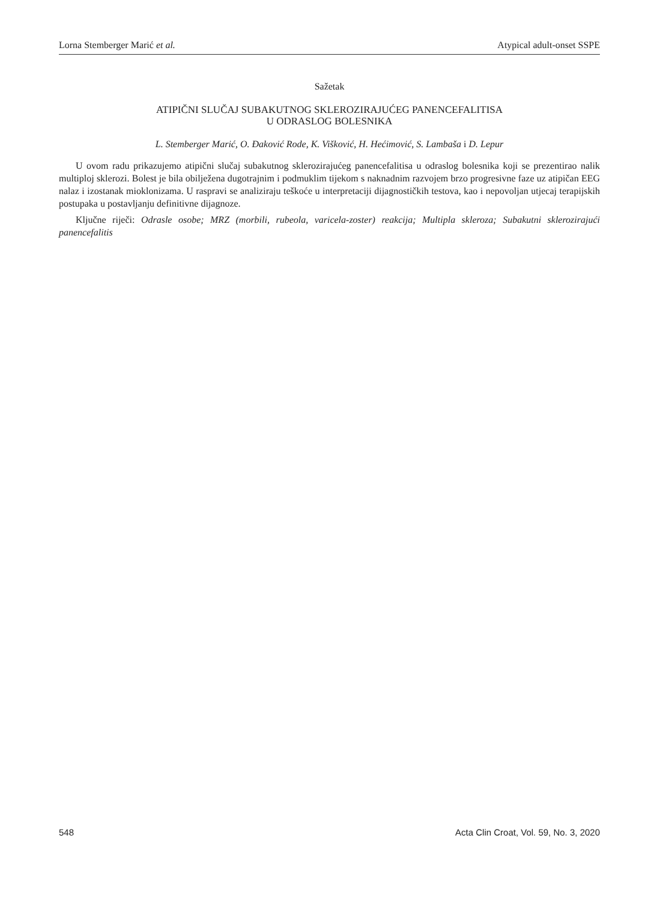Lorna Stemberger Marić et al. Atypical adult-onset SSPE
Sažetak
ATIPIČNI SLUČAJ SUBAKUTNOG SKLEROZIRAJUĆEG PANENCEFALITISA
U ODRASLOG BOLESNIKA
L. Stemberger Marić, O. Đaković Rode, K. Višković, H. Hećimović, S. Lambaša i D. Lepur
U ovom radu prikazujemo atipični slučaj subakutnog sklerozirajućeg panencefalitisa u odraslog bolesnika koji se prezentirao nalik multiploj sklerozi. Bolest je bila obilježena dugotrajnim i podmuklim tijekom s naknadnim razvojem brzo progresivne faze uz atipičan EEG nalaz i izostanak mioklonizama. U raspravi se analiziraju teškoće u interpretaciji dijagnostičkih testova, kao i nepovoljan utjecaj terapijskih postupaka u postavljanju definitivne dijagnoze.
Ključne riječi: Odrasle osobe; MRZ (morbili, rubeola, varicela-zoster) reakcija; Multipla skleroza; Subakutni sklerozirajući panencefalitis
548 Acta Clin Croat, Vol. 59, No. 3, 2020